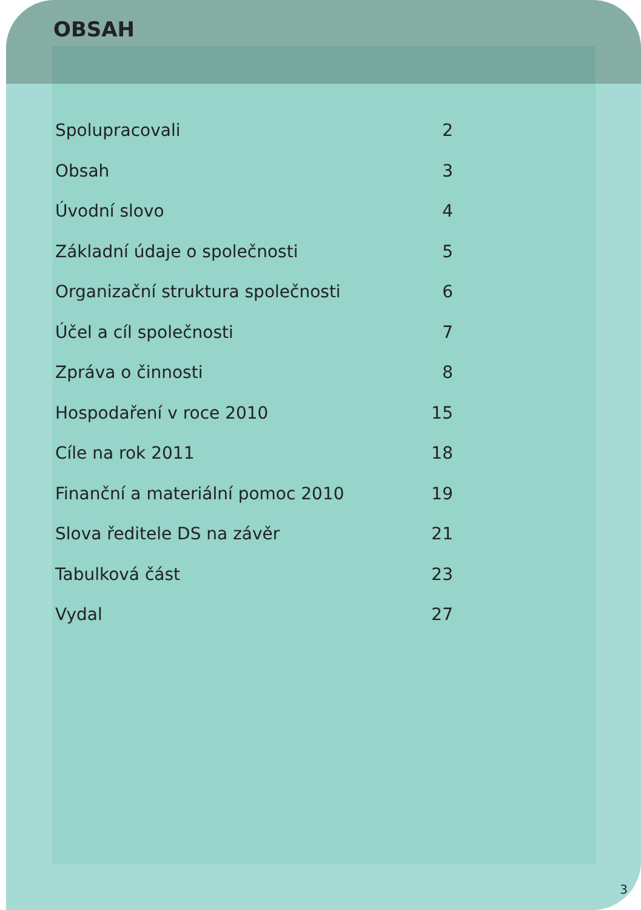OBSAH
Spolupracovali 2
Obsah 3
Úvodní slovo 4
Základní údaje o společnosti 5
Organizační struktura společnosti 6
Účel a cíl společnosti 7
Zpráva o činnosti 8
Hospodaření v roce 2010 15
Cíle na rok 2011 18
Finanční a materiální pomoc 2010 19
Slova ředitele DS na závěr 21
Tabulková část 23
Vydal 27
3